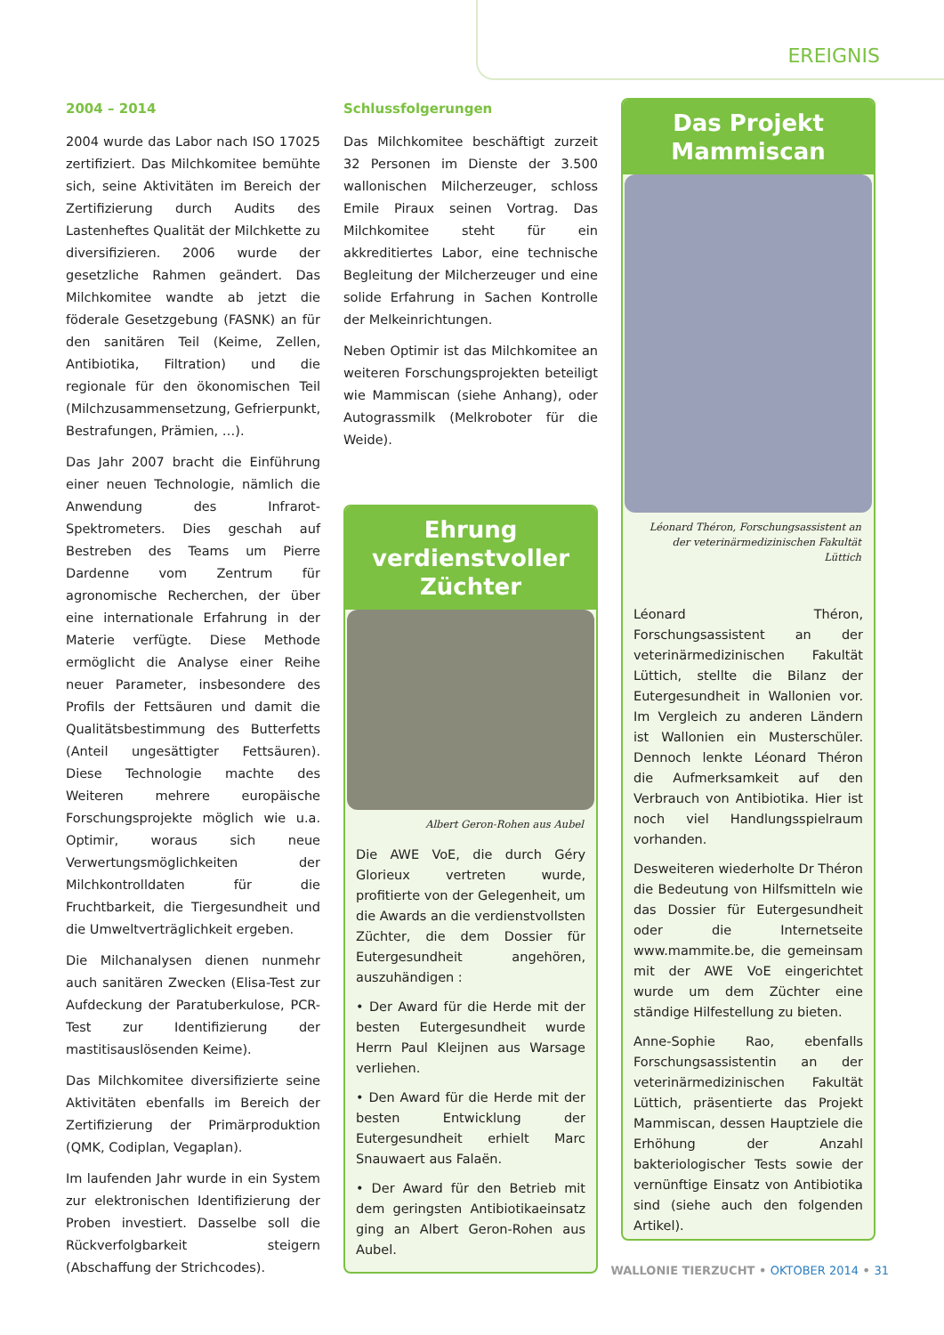EREIGNIS
2004 – 2014
2004 wurde das Labor nach ISO 17025 zertifiziert. Das Milchkomitee bemühte sich, seine Aktivitäten im Bereich der Zertifizierung durch Audits des Lastenheftes Qualität der Milchkette zu diversifizieren. 2006 wurde der gesetzliche Rahmen geändert. Das Milchkomitee wandte ab jetzt die föderale Gesetzgebung (FASNK) an für den sanitären Teil (Keime, Zellen, Antibiotika, Filtration) und die regionale für den ökonomischen Teil (Milchzusammensetzung, Gefrierpunkt, Bestrafungen, Prämien, …).
Das Jahr 2007 bracht die Einführung einer neuen Technologie, nämlich die Anwendung des Infrarot-Spektrometers. Dies geschah auf Bestreben des Teams um Pierre Dardenne vom Zentrum für agronomische Recherchen, der über eine internationale Erfahrung in der Materie verfügte. Diese Methode ermöglicht die Analyse einer Reihe neuer Parameter, insbesondere des Profils der Fettsäuren und damit die Qualitätsbestimmung des Butterfetts (Anteil ungesättigter Fettsäuren). Diese Technologie machte des Weiteren mehrere europäische Forschungsprojekte möglich wie u.a. Optimir, woraus sich neue Verwertungsmöglichkeiten der Milchkontrolldaten für die Fruchtbarkeit, die Tiergesundheit und die Umweltverträglichkeit ergeben.
Die Milchanalysen dienen nunmehr auch sanitären Zwecken (Elisa-Test zur Aufdeckung der Paratuberkulose, PCR-Test zur Identifizierung der mastitisauslösenden Keime).
Das Milchkomitee diversifizierte seine Aktivitäten ebenfalls im Bereich der Zertifizierung der Primärproduktion (QMK, Codiplan, Vegaplan).
Im laufenden Jahr wurde in ein System zur elektronischen Identifizierung der Proben investiert. Dasselbe soll die Rückverfolgbarkeit steigern (Abschaffung der Strichcodes).
Schlussfolgerungen
Das Milchkomitee beschäftigt zurzeit 32 Personen im Dienste der 3.500 wallonischen Milcherzeuger, schloss Emile Piraux seinen Vortrag. Das Milchkomitee steht für ein akkreditiertes Labor, eine technische Begleitung der Milcherzeuger und eine solide Erfahrung in Sachen Kontrolle der Melkeinrichtungen.
Neben Optimir ist das Milchkomitee an weiteren Forschungsprojekten beteiligt wie Mammiscan (siehe Anhang), oder Autograssmilk (Melkroboter für die Weide).
Ehrung verdienstvoller Züchter
Albert Geron-Rohen aus Aubel
Die AWE VoE, die durch Géry Glorieux vertreten wurde, profitierte von der Gelegenheit, um die Awards an die verdienstvollsten Züchter, die dem Dossier für Eutergesundheit angehören, auszuhändigen :
• Der Award für die Herde mit der besten Eutergesundheit wurde Herrn Paul Kleijnen aus Warsage verliehen.
• Den Award für die Herde mit der besten Entwicklung der Eutergesundheit erhielt Marc Snauwaert aus Falaën.
• Der Award für den Betrieb mit dem geringsten Antibiotikaeinsatz ging an Albert Geron-Rohen aus Aubel.
Das Projekt Mammiscan
Léonard Théron, Forschungsassistent an der veterinärmedizinischen Fakultät Lüttich
Léonard Théron, Forschungsassistent an der veterinärmedizinischen Fakultät Lüttich, stellte die Bilanz der Eutergesundheit in Wallonien vor. Im Vergleich zu anderen Ländern ist Wallonien ein Musterschüler. Dennoch lenkte Léonard Théron die Aufmerksamkeit auf den Verbrauch von Antibiotika. Hier ist noch viel Handlungsspielraum vorhanden.
Desweiteren wiederholte Dr Théron die Bedeutung von Hilfsmitteln wie das Dossier für Eutergesundheit oder die Internetseite www.mammite.be, die gemeinsam mit der AWE VoE eingerichtet wurde um dem Züchter eine ständige Hilfestellung zu bieten.
Anne-Sophie Rao, ebenfalls Forschungsassistentin an der veterinärmedizinischen Fakultät Lüttich, präsentierte das Projekt Mammiscan, dessen Hauptziele die Erhöhung der Anzahl bakteriologischer Tests sowie der vernünftige Einsatz von Antibiotika sind (siehe auch den folgenden Artikel).
WALLONIE TIERZUCHT • OKTOBER 2014 • 31